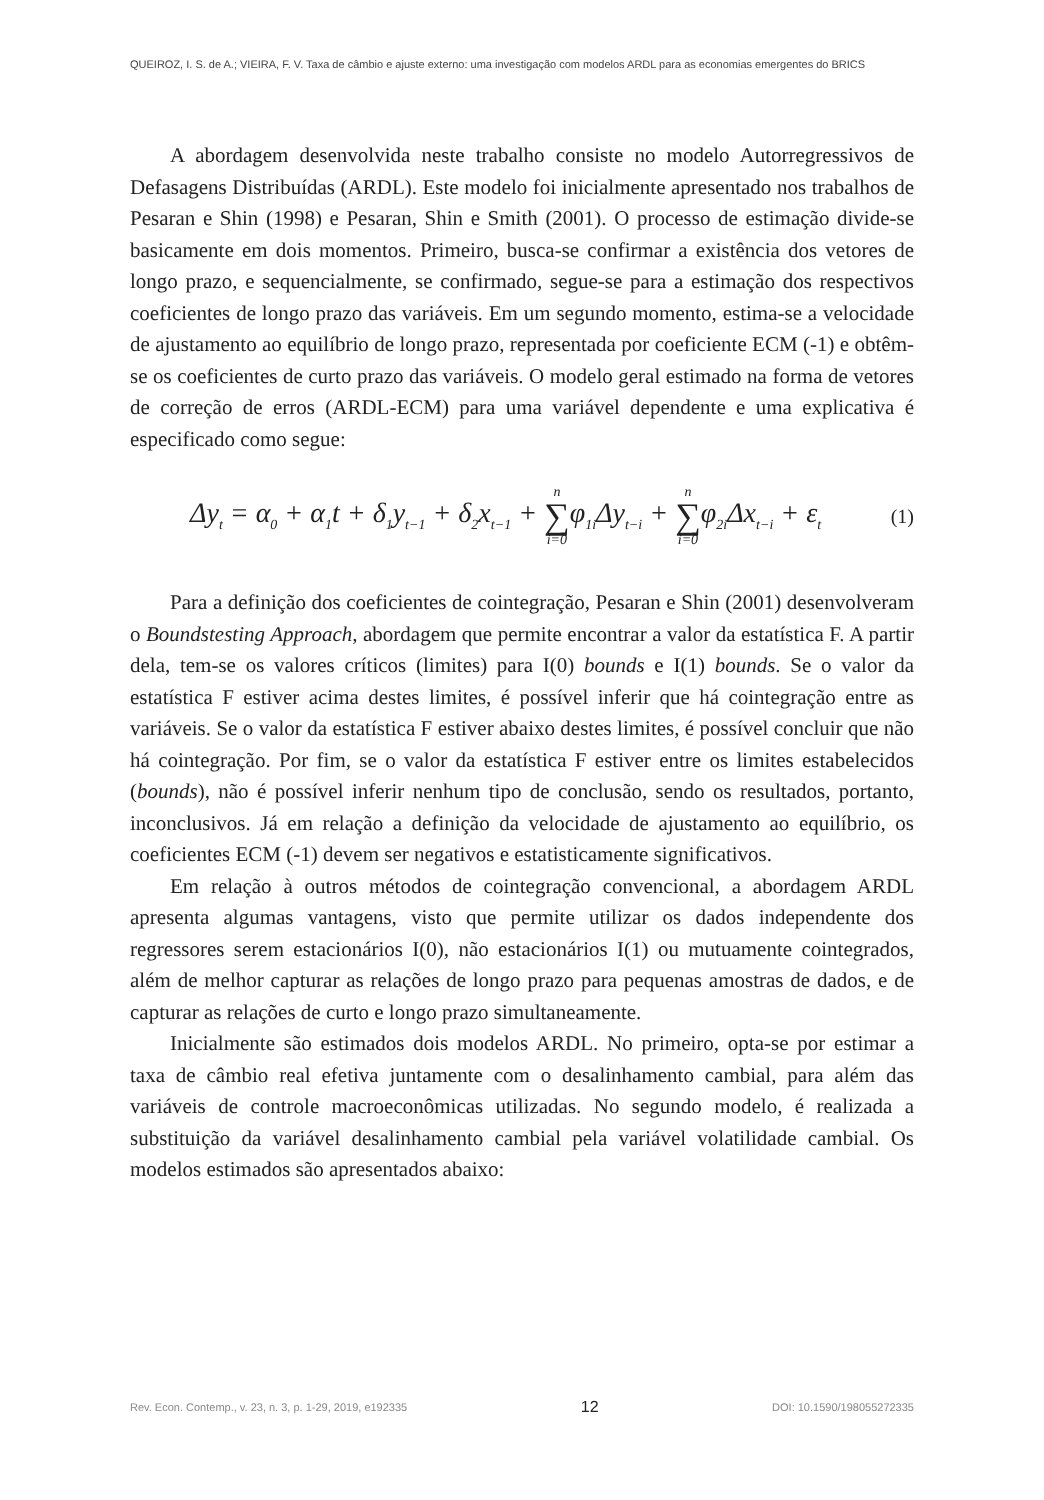QUEIROZ, I. S. de A.; VIEIRA, F. V. Taxa de câmbio e ajuste externo: uma investigação com modelos ARDL para as economias emergentes do BRICS
A abordagem desenvolvida neste trabalho consiste no modelo Autorregressivos de Defasagens Distribuídas (ARDL). Este modelo foi inicialmente apresentado nos trabalhos de Pesaran e Shin (1998) e Pesaran, Shin e Smith (2001). O processo de estimação divide-se basicamente em dois momentos. Primeiro, busca-se confirmar a existência dos vetores de longo prazo, e sequencialmente, se confirmado, segue-se para a estimação dos respectivos coeficientes de longo prazo das variáveis. Em um segundo momento, estima-se a velocidade de ajustamento ao equilíbrio de longo prazo, representada por coeficiente ECM (-1) e obtêm-se os coeficientes de curto prazo das variáveis. O modelo geral estimado na forma de vetores de correção de erros (ARDL-ECM) para uma variável dependente e uma explicativa é especificado como segue:
Δy<sub>t</sub> = α<sub>0</sub> + α<sub>1</sub>t + δ<sub>1</sub>y<sub>t−1</sub> + δ<sub>2</sub>x<sub>t−1</sub> + n ∑ i=0φ<sub>1i</sub>Δy<sub>t−i</sub> + n ∑ i=0φ<sub>2i</sub>Δx<sub>t−i</sub> + ε<sub>t</sub> (1)
Para a definição dos coeficientes de cointegração, Pesaran e Shin (2001) desenvolveram o Boundstesting Approach, abordagem que permite encontrar a valor da estatística F. A partir dela, tem-se os valores críticos (limites) para I(0) bounds e I(1) bounds. Se o valor da estatística F estiver acima destes limites, é possível inferir que há cointegração entre as variáveis. Se o valor da estatística F estiver abaixo destes limites, é possível concluir que não há cointegração. Por fim, se o valor da estatística F estiver entre os limites estabelecidos (bounds), não é possível inferir nenhum tipo de conclusão, sendo os resultados, portanto, inconclusivos. Já em relação a definição da velocidade de ajustamento ao equilíbrio, os coeficientes ECM (-1) devem ser negativos e estatisticamente significativos.
Em relação à outros métodos de cointegração convencional, a abordagem ARDL apresenta algumas vantagens, visto que permite utilizar os dados independente dos regressores serem estacionários I(0), não estacionários I(1) ou mutuamente cointegrados, além de melhor capturar as relações de longo prazo para pequenas amostras de dados, e de capturar as relações de curto e longo prazo simultaneamente.
Inicialmente são estimados dois modelos ARDL. No primeiro, opta-se por estimar a taxa de câmbio real efetiva juntamente com o desalinhamento cambial, para além das variáveis de controle macroeconômicas utilizadas. No segundo modelo, é realizada a substituição da variável desalinhamento cambial pela variável volatilidade cambial. Os modelos estimados são apresentados abaixo:
Rev. Econ. Contemp., v. 23, n. 3, p. 1-29, 2019, e192335 12 DOI: 10.1590/198055272335